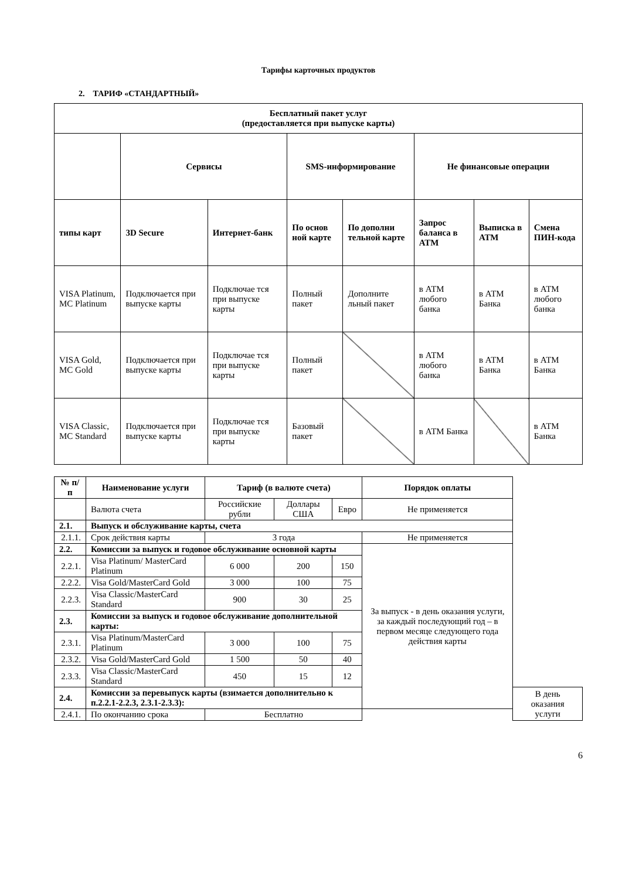Тарифы карточных продуктов
2. ТАРИФ «СТАНДАРТНЫЙ»
| Бесплатный пакет услуг (предоставляется при выпуске карты) | | | | | | | |
| --- | --- | --- | --- | --- | --- | --- | --- |
| | Сервисы | | SMS-информирование | | Не финансовые операции | | |
| типы карт | 3D Secure | Интернет-банк | По основ ной карте | По дополни тельной карте | Запрос баланса в АТМ | Выписка в АТМ | Смена ПИН-кода |
| VISA Platinum, MC Platinum | Подключается при выпуске карты | Подключае тся при выпуске карты | Полный пакет | Дополните льный пакет | в АТМ любого банка | в АТМ Банка | в АТМ любого банка |
| VISA Gold, MC Gold | Подключается при выпуске карты | Подключае тся при выпуске карты | Полный пакет | | в АТМ любого банка | в АТМ Банка | в АТМ Банка |
| VISA Classic, MC Standard | Подключается при выпуске карты | Подключае тся при выпуске карты | Базовый пакет | | в АТМ Банка | | в АТМ Банка |
| № п/п | Наименование услуги | Тариф (в валюте счета) | | | Порядок оплаты | |
| --- | --- | --- | --- | --- | --- | --- |
| | Валюта счета | Российские рубли | Доллары США | Евро | Не применяется | |
| 2.1. | Выпуск и обслуживание карты, счета | | | | | |
| 2.1.1. | Срок действия карты | 3 года | | | Не применяется | |
| 2.2. | Комиссии за выпуск и годовое обслуживание основной карты | | | | За выпуск - в день оказания услуги, за каждый последующий год – в первом месяце следующего года действия карты | |
| 2.2.1. | Visa Platinum/ MasterCard Platinum | 6 000 | 200 | 150 | | |
| 2.2.2. | Visa Gold/MasterCard Gold | 3 000 | 100 | 75 | | |
| 2.2.3. | Visa Classic/MasterCard Standard | 900 | 30 | 25 | | |
| 2.3. | Комиссии за выпуск и годовое обслуживание дополнительной карты: | | | | | |
| 2.3.1. | Visa Platinum/MasterCard Platinum | 3 000 | 100 | 75 | | |
| 2.3.2. | Visa Gold/MasterCard Gold | 1 500 | 50 | 40 | | |
| 2.3.3. | Visa Classic/MasterCard Standard | 450 | 15 | 12 | | |
| 2.4. | Комиссии за перевыпуск карты (взимается дополнительно к п.2.2.1-2.2.3, 2.3.1-2.3.3): | | | | | В день оказания услуги |
| 2.4.1. | По окончанию срока | Бесплатно | | | | |
6